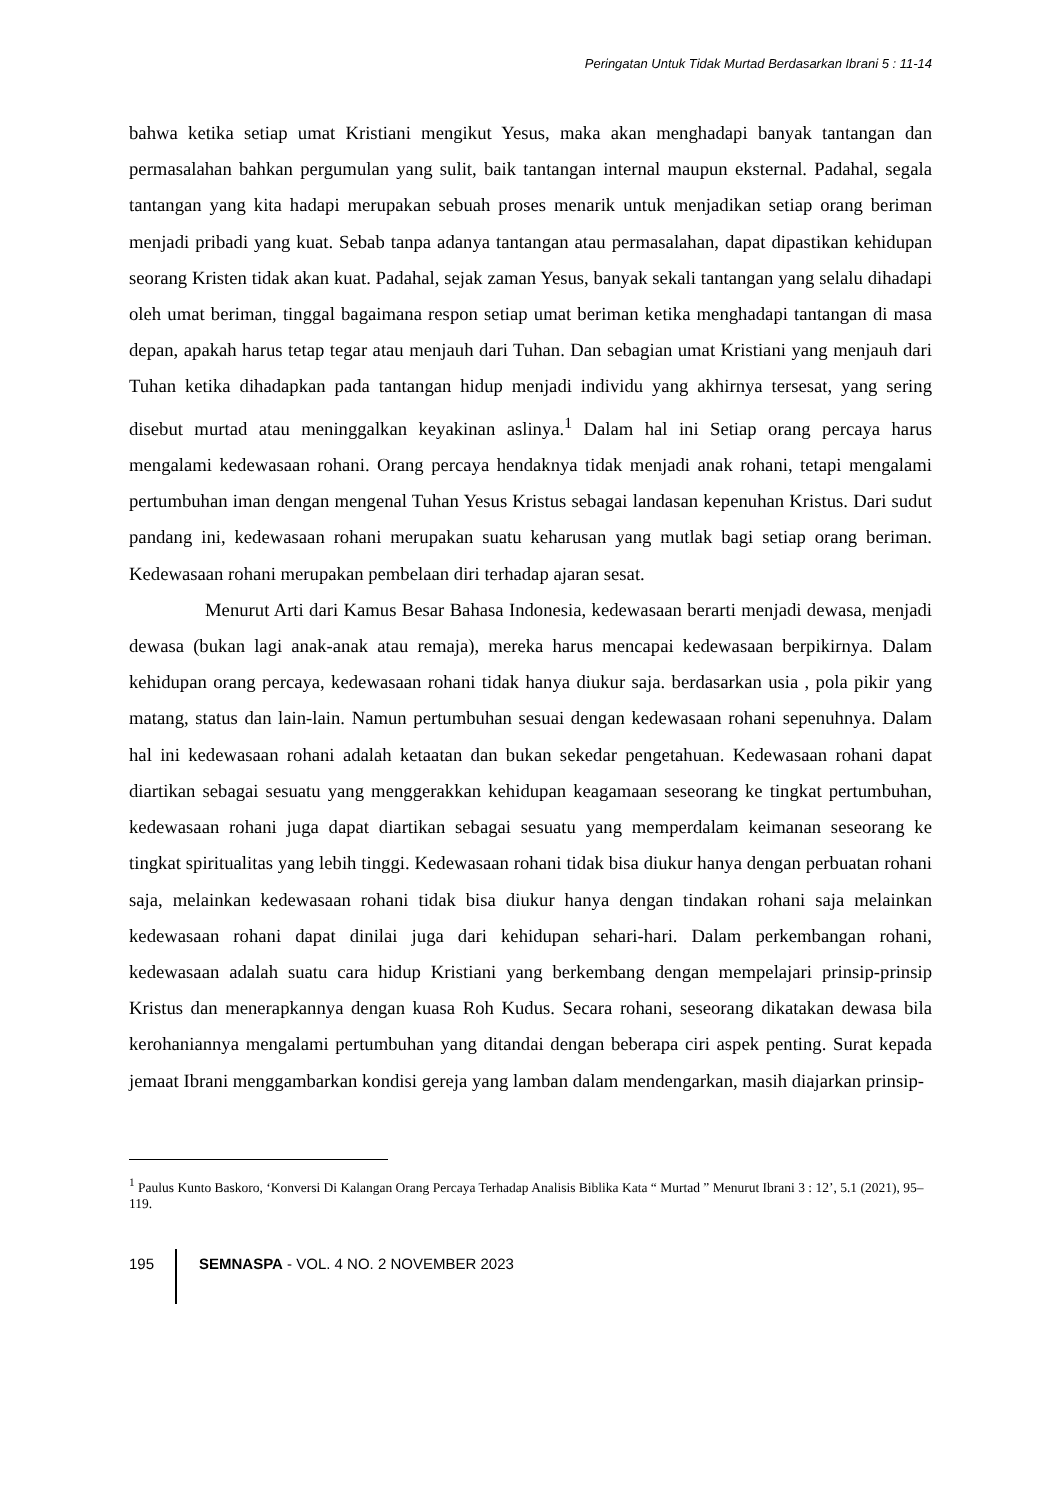Peringatan Untuk Tidak Murtad Berdasarkan Ibrani 5 : 11-14
bahwa ketika setiap umat Kristiani mengikut Yesus, maka akan menghadapi banyak tantangan dan permasalahan bahkan pergumulan yang sulit, baik tantangan internal maupun eksternal. Padahal, segala tantangan yang kita hadapi merupakan sebuah proses menarik untuk menjadikan setiap orang beriman menjadi pribadi yang kuat. Sebab tanpa adanya tantangan atau permasalahan, dapat dipastikan kehidupan seorang Kristen tidak akan kuat. Padahal, sejak zaman Yesus, banyak sekali tantangan yang selalu dihadapi oleh umat beriman, tinggal bagaimana respon setiap umat beriman ketika menghadapi tantangan di masa depan, apakah harus tetap tegar atau menjauh dari Tuhan. Dan sebagian umat Kristiani yang menjauh dari Tuhan ketika dihadapkan pada tantangan hidup menjadi individu yang akhirnya tersesat, yang sering disebut murtad atau meninggalkan keyakinan aslinya.<sup>1</sup> Dalam hal ini Setiap orang percaya harus mengalami kedewasaan rohani. Orang percaya hendaknya tidak menjadi anak rohani, tetapi mengalami pertumbuhan iman dengan mengenal Tuhan Yesus Kristus sebagai landasan kepenuhan Kristus. Dari sudut pandang ini, kedewasaan rohani merupakan suatu keharusan yang mutlak bagi setiap orang beriman. Kedewasaan rohani merupakan pembelaan diri terhadap ajaran sesat.
Menurut Arti dari Kamus Besar Bahasa Indonesia, kedewasaan berarti menjadi dewasa, menjadi dewasa (bukan lagi anak-anak atau remaja), mereka harus mencapai kedewasaan berpikirnya. Dalam kehidupan orang percaya, kedewasaan rohani tidak hanya diukur saja. berdasarkan usia , pola pikir yang matang, status dan lain-lain. Namun pertumbuhan sesuai dengan kedewasaan rohani sepenuhnya. Dalam hal ini kedewasaan rohani adalah ketaatan dan bukan sekedar pengetahuan. Kedewasaan rohani dapat diartikan sebagai sesuatu yang menggerakkan kehidupan keagamaan seseorang ke tingkat pertumbuhan, kedewasaan rohani juga dapat diartikan sebagai sesuatu yang memperdalam keimanan seseorang ke tingkat spiritualitas yang lebih tinggi. Kedewasaan rohani tidak bisa diukur hanya dengan perbuatan rohani saja, melainkan kedewasaan rohani tidak bisa diukur hanya dengan tindakan rohani saja melainkan kedewasaan rohani dapat dinilai juga dari kehidupan sehari-hari. Dalam perkembangan rohani, kedewasaan adalah suatu cara hidup Kristiani yang berkembang dengan mempelajari prinsip-prinsip Kristus dan menerapkannya dengan kuasa Roh Kudus. Secara rohani, seseorang dikatakan dewasa bila kerohaniannya mengalami pertumbuhan yang ditandai dengan beberapa ciri aspek penting. Surat kepada jemaat Ibrani menggambarkan kondisi gereja yang lamban dalam mendengarkan, masih diajarkan prinsip-
<sup>1</sup> Paulus Kunto Baskoro, ‘Konversi Di Kalangan Orang Percaya Terhadap Analisis Biblika Kata “ Murtad ” Menurut Ibrani 3 : 12’, 5.1 (2021), 95–119.
195 SEMNASPA - VOL. 4 NO. 2 NOVEMBER 2023